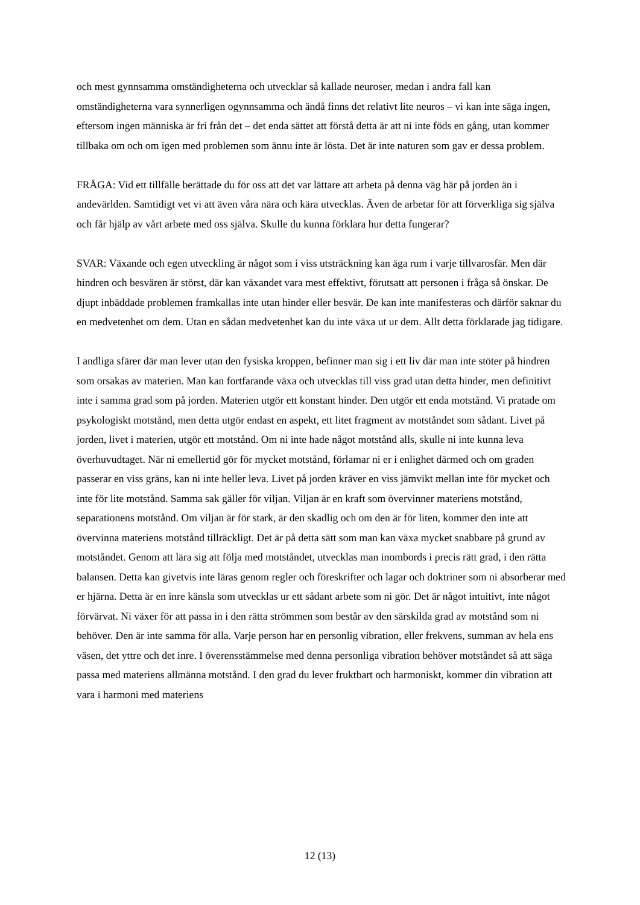och mest gynnsamma omständigheterna och utvecklar så kallade neuroser, medan i andra fall kan omständigheterna vara synnerligen ogynnsamma och ändå finns det relativt lite neuros – vi kan inte säga ingen, eftersom ingen människa är fri från det – det enda sättet att förstå detta är att ni inte föds en gång, utan kommer tillbaka om och om igen med problemen som ännu inte är lösta. Det är inte naturen som gav er dessa problem.
FRÅGA: Vid ett tillfälle berättade du för oss att det var lättare att arbeta på denna väg här på jorden än i andevärlden. Samtidigt vet vi att även våra nära och kära utvecklas. Även de arbetar för att förverkliga sig själva och får hjälp av vårt arbete med oss själva. Skulle du kunna förklara hur detta fungerar?
SVAR: Växande och egen utveckling är något som i viss utsträckning kan äga rum i varje tillvarosfär. Men där hindren och besvären är störst, där kan växandet vara mest effektivt, förutsatt att personen i fråga så önskar. De djupt inbäddade problemen framkallas inte utan hinder eller besvär. De kan inte manifesteras och därför saknar du en medvetenhet om dem. Utan en sådan medvetenhet kan du inte växa ut ur dem. Allt detta förklarade jag tidigare.
I andliga sfärer där man lever utan den fysiska kroppen, befinner man sig i ett liv där man inte stöter på hindren som orsakas av materien. Man kan fortfarande växa och utvecklas till viss grad utan detta hinder, men definitivt inte i samma grad som på jorden. Materien utgör ett konstant hinder. Den utgör ett enda motstånd. Vi pratade om psykologiskt motstånd, men detta utgör endast en aspekt, ett litet fragment av motståndet som sådant. Livet på jorden, livet i materien, utgör ett motstånd. Om ni inte hade något motstånd alls, skulle ni inte kunna leva överhuvudtaget. När ni emellertid gör för mycket motstånd, förlamar ni er i enlighet därmed och om graden passerar en viss gräns, kan ni inte heller leva. Livet på jorden kräver en viss jämvikt mellan inte för mycket och inte för lite motstånd. Samma sak gäller för viljan. Viljan är en kraft som övervinner materiens motstånd, separationens motstånd. Om viljan är för stark, är den skadlig och om den är för liten, kommer den inte att övervinna materiens motstånd tillräckligt. Det är på detta sätt som man kan växa mycket snabbare på grund av motståndet. Genom att lära sig att följa med motståndet, utvecklas man inombords i precis rätt grad, i den rätta balansen. Detta kan givetvis inte läras genom regler och föreskrifter och lagar och doktriner som ni absorberar med er hjärna. Detta är en inre känsla som utvecklas ur ett sådant arbete som ni gör. Det är något intuitivt, inte något förvärvat. Ni växer för att passa in i den rätta strömmen som består av den särskilda grad av motstånd som ni behöver. Den är inte samma för alla. Varje person har en personlig vibration, eller frekvens, summan av hela ens väsen, det yttre och det inre. I överensstämmelse med denna personliga vibration behöver motståndet så att säga passa med materiens allmänna motstånd. I den grad du lever fruktbart och harmoniskt, kommer din vibration att vara i harmoni med materiens
12 (13)